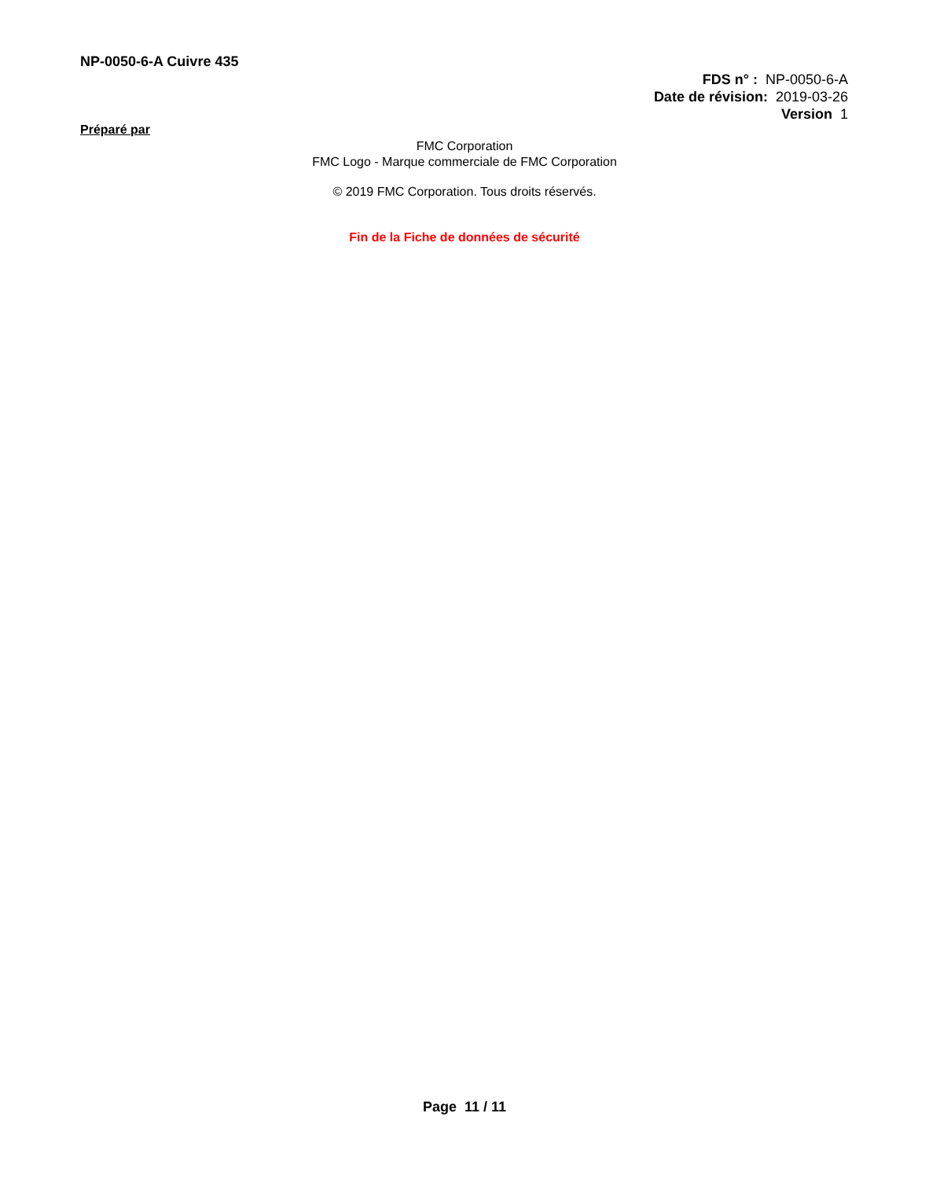NP-0050-6-A Cuivre 435
FDS n° : NP-0050-6-A
Date de révision: 2019-03-26
Version 1
Préparé par
FMC Corporation
FMC Logo - Marque commerciale de FMC Corporation
© 2019 FMC Corporation. Tous droits réservés.
Fin de la Fiche de données de sécurité
Page 11 / 11